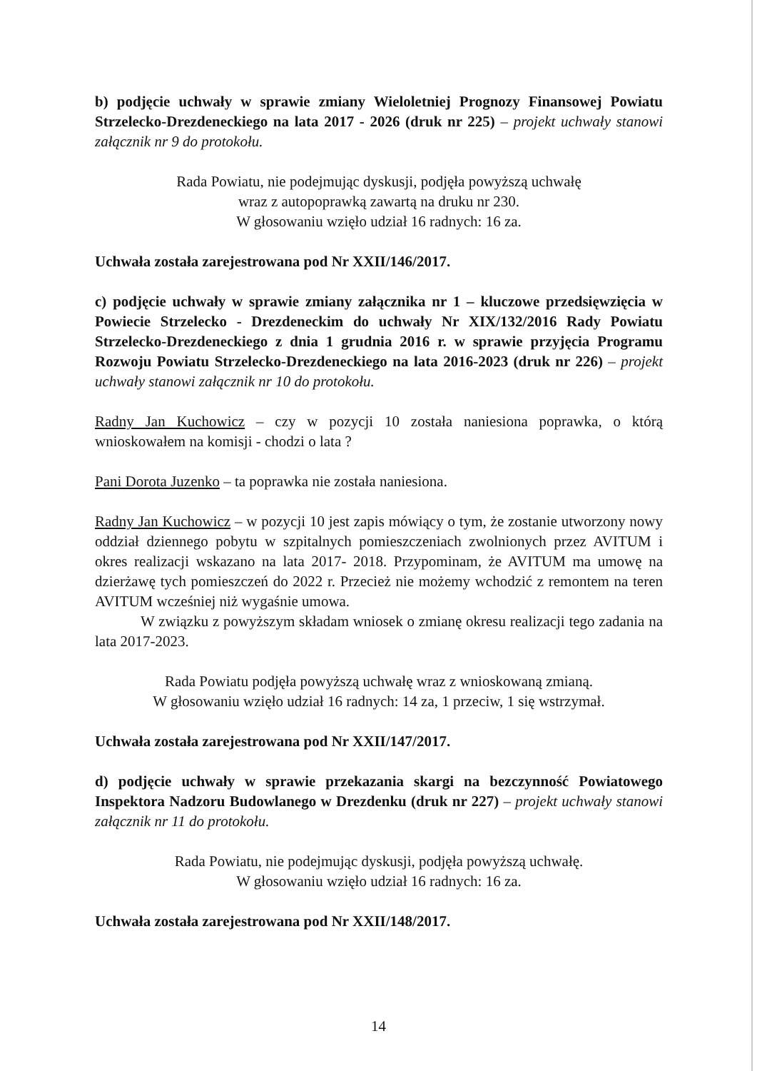b) podjęcie uchwały w sprawie zmiany Wieloletniej Prognozy Finansowej Powiatu Strzelecko-Drezdeneckiego na lata 2017 - 2026 (druk nr 225) – projekt uchwały stanowi załącznik nr 9 do protokołu.
Rada Powiatu, nie podejmując dyskusji, podjęła powyższą uchwałę
wraz z autopoprawką zawartą na druku nr 230.
W głosowaniu wzięło udział 16 radnych: 16 za.
Uchwała została zarejestrowana pod Nr XXII/146/2017.
c) podjęcie uchwały w sprawie zmiany załącznika nr 1 – kluczowe przedsięwzięcia w Powiecie Strzelecko - Drezdeneckim do uchwały Nr XIX/132/2016 Rady Powiatu Strzelecko-Drezdeneckiego z dnia 1 grudnia 2016 r. w sprawie przyjęcia Programu Rozwoju Powiatu Strzelecko-Drezdeneckiego na lata 2016-2023 (druk nr 226) – projekt uchwały stanowi załącznik nr 10 do protokołu.
Radny Jan Kuchowicz – czy w pozycji 10 została naniesiona poprawka, o którą wnioskowałem na komisji - chodzi o lata ?
Pani Dorota Juzenko – ta poprawka nie została naniesiona.
Radny Jan Kuchowicz – w pozycji 10 jest zapis mówiący o tym, że zostanie utworzony nowy oddział dziennego pobytu w szpitalnych pomieszczeniach zwolnionych przez AVITUM i okres realizacji wskazano na lata 2017- 2018. Przypominam, że AVITUM ma umowę na dzierżawę tych pomieszczeń do 2022 r. Przecież nie możemy wchodzić z remontem na teren AVITUM wcześniej niż wygaśnie umowa.
W związku z powyższym składam wniosek o zmianę okresu realizacji tego zadania na lata 2017-2023.
Rada Powiatu podjęła powyższą uchwałę wraz z wnioskowaną zmianą.
W głosowaniu wzięło udział 16 radnych: 14 za, 1 przeciw, 1 się wstrzymał.
Uchwała została zarejestrowana pod Nr XXII/147/2017.
d) podjęcie uchwały w sprawie przekazania skargi na bezczynność Powiatowego Inspektora Nadzoru Budowlanego w Drezdenku (druk nr 227) – projekt uchwały stanowi załącznik nr 11 do protokołu.
Rada Powiatu, nie podejmując dyskusji, podjęła powyższą uchwałę.
W głosowaniu wzięło udział 16 radnych: 16 za.
Uchwała została zarejestrowana pod Nr XXII/148/2017.
14